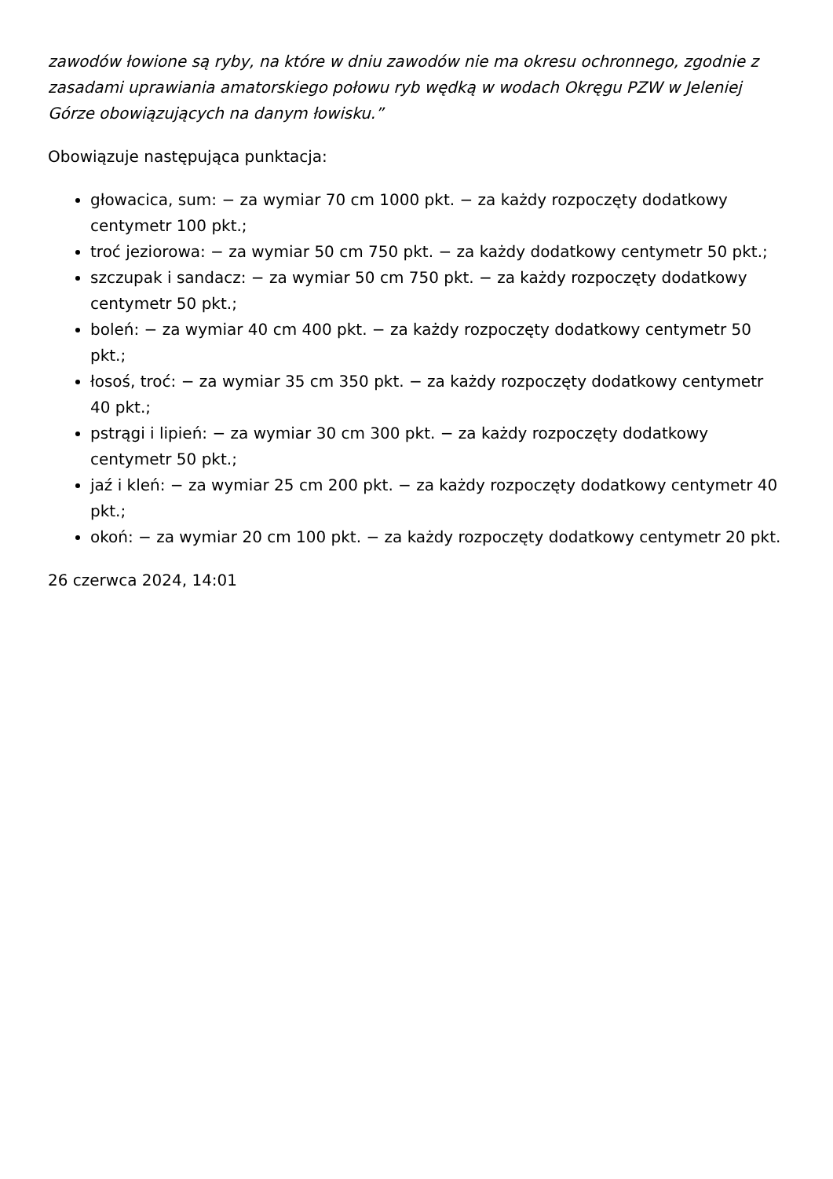zawodów łowione są ryby, na które w dniu zawodów nie ma okresu ochronnego, zgodnie z zasadami uprawiania amatorskiego połowu ryb wędką w wodach Okręgu PZW w Jeleniej Górze obowiązujących na danym łowisku.”
Obowiązuje następująca punktacja:
głowacica, sum: − za wymiar 70 cm 1000 pkt. − za każdy rozpoczęty dodatkowy centymetr 100 pkt.;
troć jeziorowa: − za wymiar 50 cm 750 pkt. − za każdy dodatkowy centymetr 50 pkt.;
szczupak i sandacz: − za wymiar 50 cm 750 pkt. − za każdy rozpoczęty dodatkowy centymetr 50 pkt.;
boleń: − za wymiar 40 cm 400 pkt. − za każdy rozpoczęty dodatkowy centymetr 50 pkt.;
łosoś, troć: − za wymiar 35 cm 350 pkt. − za każdy rozpoczęty dodatkowy centymetr 40 pkt.;
pstrągi i lipień: − za wymiar 30 cm 300 pkt. − za każdy rozpoczęty dodatkowy centymetr 50 pkt.;
jaź i kleń: − za wymiar 25 cm 200 pkt. − za każdy rozpoczęty dodatkowy centymetr 40 pkt.;
okoń: − za wymiar 20 cm 100 pkt. − za każdy rozpoczęty dodatkowy centymetr 20 pkt.
26 czerwca 2024, 14:01